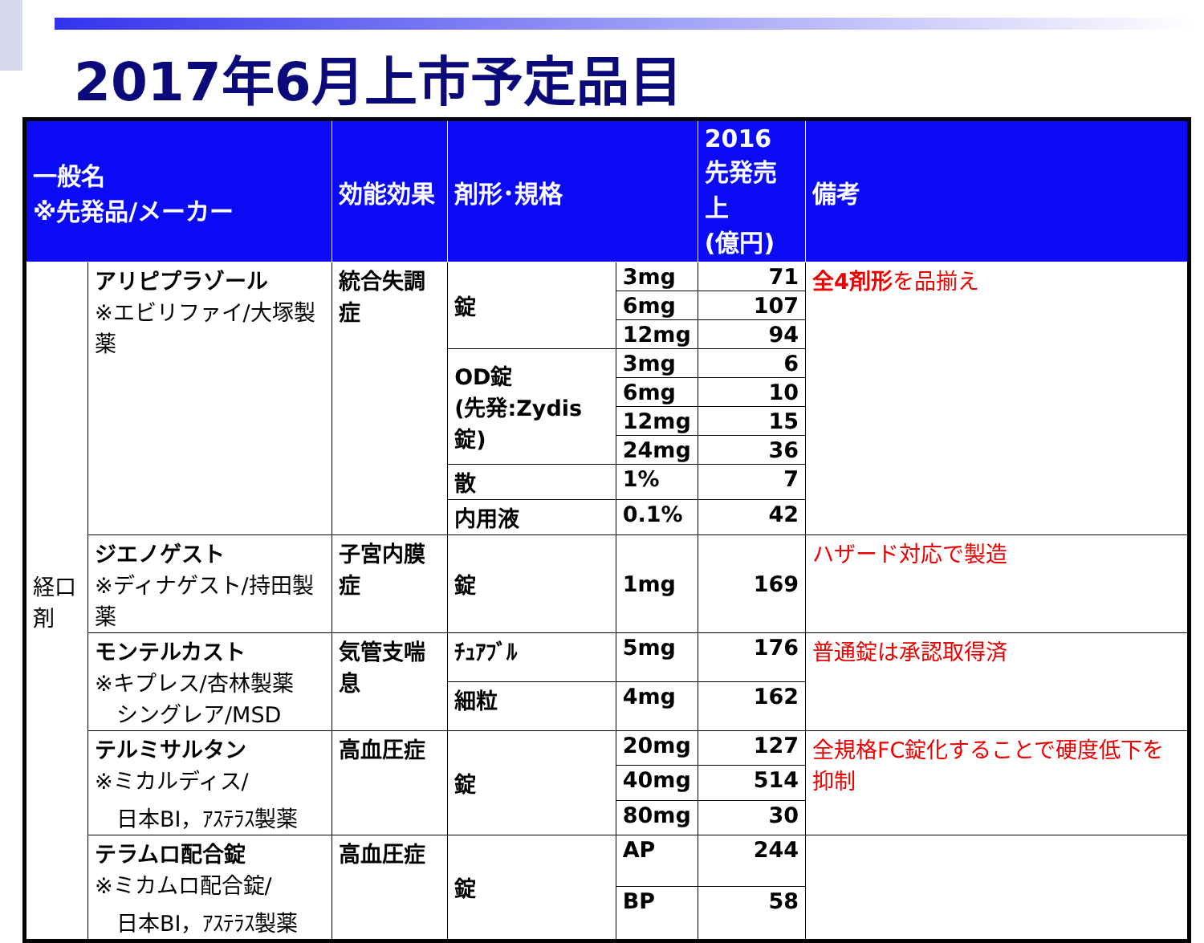2017年6月上市予定品目
| 一般名 ※先発品/メーカー | | 効能効果 | 剤形･規格 | | 2016 先発売上 (億円) | 備考 |
| --- | --- | --- | --- | --- | --- | --- |
| 経口剤 | アリピプラゾール ※エビリファイ/大塚製薬 | 統合失調症 | 錠 | 3mg | 71 | 全4剤形 を品揃え |
| | | | | 6mg | 107 | |
| | | | | 12mg | 94 | |
| | | | OD錠 (先発:Zydis錠) | 3mg | 6 | |
| | | | | 6mg | 10 | |
| | | | | 12mg | 15 | |
| | | | | 24mg | 36 | |
| | | | 散 | 1% | 7 | |
| | | | 内用液 | 0.1% | 42 | |
| | ジエノゲスト ※ディナゲスト/持田製薬 | 子宮内膜症 | 錠 | 1mg | 169 | ハザード対応で製造 |
| | モンテルカスト ※キプレス/杏林製薬 シングレア/MSD | 気管支喘息 | ﾁｭｱﾌﾞﾙ | 5mg | 176 | 普通錠は承認取得済 |
| | | | 細粒 | 4mg | 162 | |
| | テルミサルタン ※ミカルディス/ 日本BI，ｱｽﾃﾗｽ製薬 | 高血圧症 | 錠 | 20mg | 127 | 全規格FC錠化することで硬度低下を抑制 |
| | | | | 40mg | 514 | |
| | | | | 80mg | 30 | |
| | テラムロ配合錠 ※ミカムロ配合錠/ 日本BI，ｱｽﾃﾗｽ製薬 | 高血圧症 | 錠 | AP | 244 | |
| | | | | BP | 58 | |